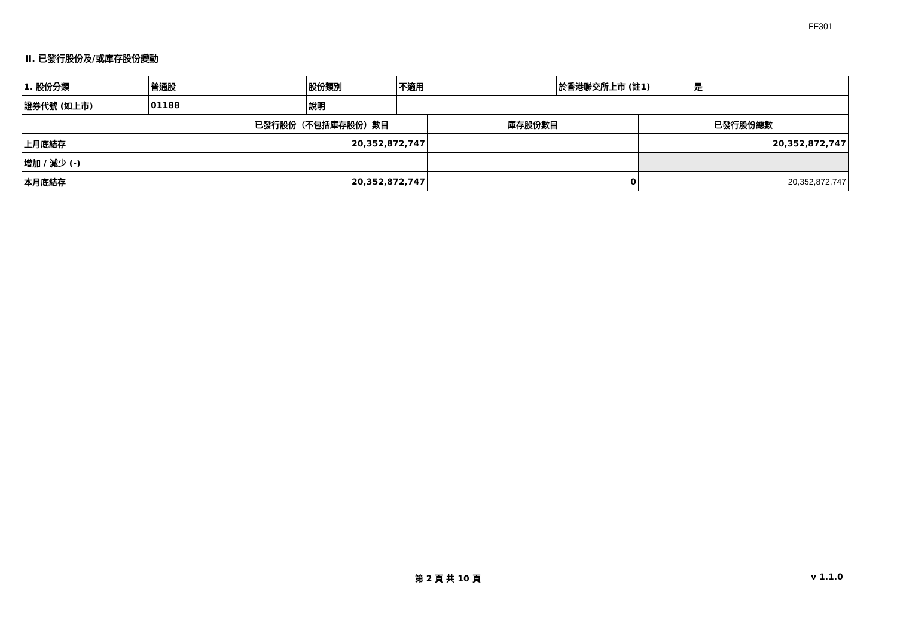FF301
II. 已發行股份及/或庫存股份變動
| 1. 股份分類 | 普通股 | 股份類別 | 不適用 | 於香港聯交所上市 (註1) | 是 | |
| 證券代號 (如上市) | 01188 | 說明 | | | | |
| | 已發行股份（不包括庫存股份）數目 | 庫存股份數目 | 已發行股份總數 |
| 上月底結存 | 20,352,872,747 | | 20,352,872,747 |
| 增加 / 減少 (-) | | | |
| 本月底結存 | 20,352,872,747 | 0 | 20,352,872,747 |
第 2 頁 共 10 頁 v 1.1.0